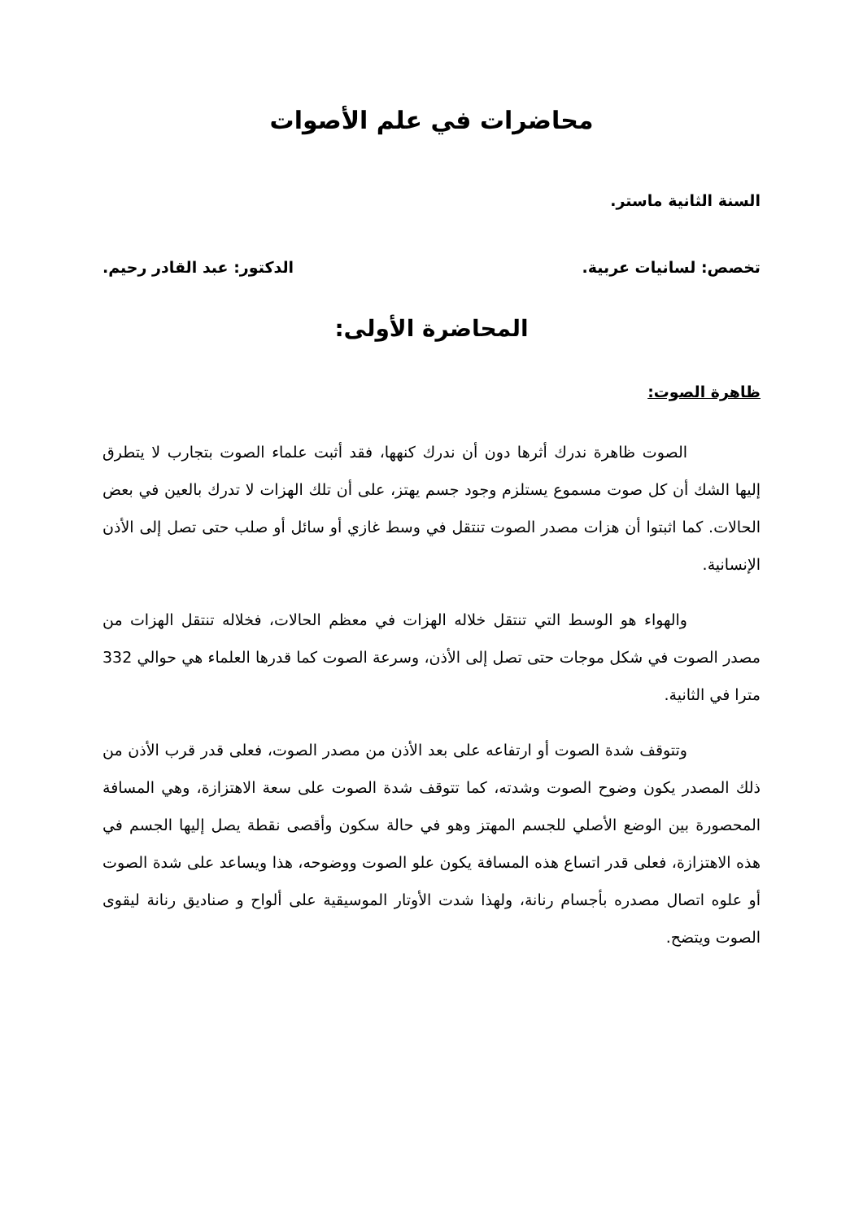محاضرات في علم الأصوات
السنة الثانية ماستر.
تخصص: لسانيات عربية. الدكتور: عبد القادر رحيم.
المحاضرة الأولى:
ظاهرة الصوت:
الصوت ظاهرة ندرك أثرها دون أن ندرك كنهها، فقد أثبت علماء الصوت بتجارب لا يتطرق إليها الشك أن كل صوت مسموع يستلزم وجود جسم يهتز، على أن تلك الهزات لا تدرك بالعين في بعض الحالات. كما اثبتوا أن هزات مصدر الصوت تنتقل في وسط غازي أو سائل أو صلب حتى تصل إلى الأذن الإنسانية.
والهواء هو الوسط التي تنتقل خلاله الهزات في معظم الحالات، فخلاله تنتقل الهزات من مصدر الصوت في شكل موجات حتى تصل إلى الأذن، وسرعة الصوت كما قدرها العلماء هي حوالي 332 مترا في الثانية.
وتتوقف شدة الصوت أو ارتفاعه على بعد الأذن من مصدر الصوت، فعلى قدر قرب الأذن من ذلك المصدر يكون وضوح الصوت وشدته، كما تتوقف شدة الصوت على سعة الاهتزازة، وهي المسافة المحصورة بين الوضع الأصلي للجسم المهتز وهو في حالة سكون وأقصى نقطة يصل إليها الجسم في هذه الاهتزازة، فعلى قدر اتساع هذه المسافة يكون علو الصوت ووضوحه، هذا ويساعد على شدة الصوت أو علوه اتصال مصدره بأجسام رنانة، ولهذا شدت الأوتار الموسيقية على ألواح و صناديق رنانة ليقوى الصوت ويتضح.